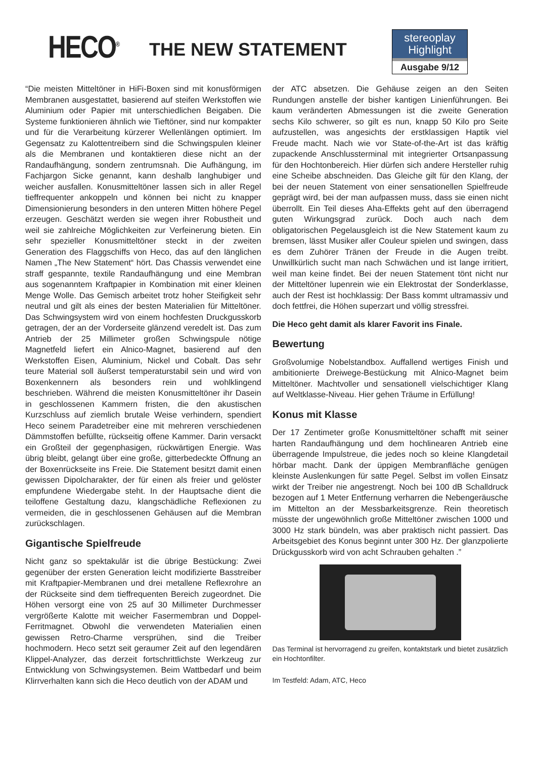HECO<sup>®</sup>
THE NEW STATEMENT
stereoplay
Highlight
Ausgabe 9/12
“Die meisten Mitteltöner in HiFi-Boxen sind mit konusförmigen Membranen ausgestattet, basierend auf steifen Werkstoffen wie Aluminium oder Papier mit unterschiedlichen Beigaben. Die Systeme funktionieren ähnlich wie Tieftöner, sind nur kompakter und für die Verarbeitung kürzerer Wellenlängen optimiert. Im Gegensatz zu Kalottentreibern sind die Schwingspulen kleiner als die Membranen und kontaktieren diese nicht an der Randaufhängung, sondern zentrumsnah. Die Aufhängung, im Fachjargon Sicke genannt, kann deshalb langhubiger und weicher ausfallen. Konusmitteltöner lassen sich in aller Regel tieffrequenter ankoppeln und können bei nicht zu knapper Dimensionierung besonders in den unteren Mitten höhere Pegel erzeugen. Geschätzt werden sie wegen ihrer Robustheit und weil sie zahlreiche Möglichkeiten zur Verfeinerung bieten. Ein sehr spezieller Konusmitteltöner steckt in der zweiten Generation des Flaggschiffs von Heco, das auf den länglichen Namen „The New Statement“ hört. Das Chassis verwendet eine straff gespannte, textile Randaufhängung und eine Membran aus sogenanntem Kraftpapier in Kombination mit einer kleinen Menge Wolle. Das Gemisch arbeitet trotz hoher Steifigkeit sehr neutral und gilt als eines der besten Materialien für Mitteltöner. Das Schwingsystem wird von einem hochfesten Druckgusskorb getragen, der an der Vorderseite glänzend veredelt ist. Das zum Antrieb der 25 Millimeter großen Schwingspule nötige Magnetfeld liefert ein Alnico-Magnet, basierend auf den Werkstoffen Eisen, Aluminium, Nickel und Cobalt. Das sehr teure Material soll äußerst temperaturstabil sein und wird von Boxenkennern als besonders rein und wohlklingend beschrieben. Während die meisten Konusmitteltöner ihr Dasein in geschlossenen Kammern fristen, die den akustischen Kurzschluss auf ziemlich brutale Weise verhindern, spendiert Heco seinem Paradetreiber eine mit mehreren verschiedenen Dämmstoffen befüllte, rückseitig offene Kammer. Darin versackt ein Großteil der gegenphasigen, rückwärtigen Energie. Was übrig bleibt, gelangt über eine große, gitterbedeckte Öffnung an der Boxenrückseite ins Freie. Die Statement besitzt damit einen gewissen Dipolcharakter, der für einen als freier und gelöster empfundene Wiedergabe steht. In der Hauptsache dient die teiloffene Gestaltung dazu, klangschädliche Reflexionen zu vermeiden, die in geschlossenen Gehäusen auf die Membran zurückschlagen.
Gigantische Spielfreude
Nicht ganz so spektakulär ist die übrige Bestückung: Zwei gegenüber der ersten Generation leicht modifizierte Basstreiber mit Kraftpapier-Membranen und drei metallene Reflexrohre an der Rückseite sind dem tieffrequenten Bereich zugeordnet. Die Höhen versorgt eine von 25 auf 30 Millimeter Durchmesser vergrößerte Kalotte mit weicher Fasermembran und Doppel-Ferritmagnet. Obwohl die verwendeten Materialien einen gewissen Retro-Charme versprühen, sind die Treiber hochmodern. Heco setzt seit geraumer Zeit auf den legendären Klippel-Analyzer, das derzeit fortschrittlichste Werkzeug zur Entwicklung von Schwingsystemen. Beim Wattbedarf und beim Klirrverhalten kann sich die Heco deutlich von der ADAM und
der ATC absetzen. Die Gehäuse zeigen an den Seiten Rundungen anstelle der bisher kantigen Linienführungen. Bei kaum veränderten Abmessungen ist die zweite Generation sechs Kilo schwerer, so gilt es nun, knapp 50 Kilo pro Seite aufzustellen, was angesichts der erstklassigen Haptik viel Freude macht. Nach wie vor State-of-the-Art ist das kräftig zupackende Anschlussterminal mit integrierter Ortsanpassung für den Hochtonbereich. Hier dürfen sich andere Hersteller ruhig eine Scheibe abschneiden. Das Gleiche gilt für den Klang, der bei der neuen Statement von einer sensationellen Spielfreude geprägt wird, bei der man aufpassen muss, dass sie einen nicht überrollt. Ein Teil dieses Aha-Effekts geht auf den überragend guten Wirkungsgrad zurück. Doch auch nach dem obligatorischen Pegelausgleich ist die New Statement kaum zu bremsen, lässt Musiker aller Couleur spielen und swingen, dass es dem Zuhörer Tränen der Freude in die Augen treibt. Unwillkürlich sucht man nach Schwächen und ist lange irritiert, weil man keine findet. Bei der neuen Statement tönt nicht nur der Mitteltöner lupenrein wie ein Elektrostat der Sonderklasse, auch der Rest ist hochklassig: Der Bass kommt ultramassiv und doch fettfrei, die Höhen superzart und völlig stressfrei.
Die Heco geht damit als klarer Favorit ins Finale.
Bewertung
Großvolumige Nobelstandbox. Auffallend wertiges Finish und ambitionierte Dreiwege-Bestückung mit Alnico-Magnet beim Mitteltöner. Machtvoller und sensationell vielschichtiger Klang auf Weltklasse-Niveau. Hier gehen Träume in Erfüllung!
Konus mit Klasse
Der 17 Zentimeter große Konusmitteltöner schafft mit seiner harten Randaufhängung und dem hochlinearen Antrieb eine überragende Impulstreue, die jedes noch so kleine Klangdetail hörbar macht. Dank der üppigen Membranfläche genügen kleinste Auslenkungen für satte Pegel. Selbst im vollen Einsatz wirkt der Treiber nie angestrengt. Noch bei 100 dB Schalldruck bezogen auf 1 Meter Entfernung verharren die Nebengeräusche im Mittelton an der Messbarkeitsgrenze. Rein theoretisch müsste der ungewöhnlich große Mitteltöner zwischen 1000 und 3000 Hz stark bündeln, was aber praktisch nicht passiert. Das Arbeitsgebiet des Konus beginnt unter 300 Hz. Der glanzpolierte Drückgusskorb wird von acht Schrauben gehalten .”
Das Terminal ist hervorragend zu greifen, kontaktstark und bietet zusätzlich ein Hochtonfilter.
Im Testfeld: Adam, ATC, Heco